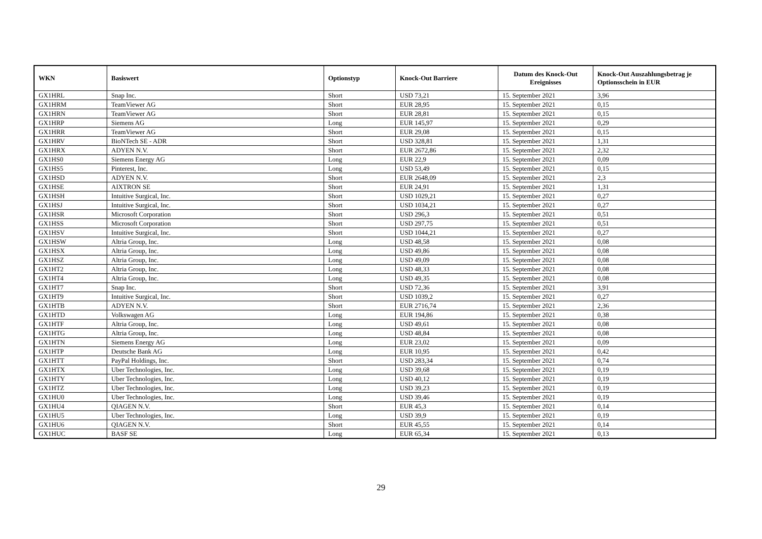| WKN | Basiswert | Optionstyp | Knock-Out Barriere | Datum des Knock-Out Ereignisses | Knock-Out Auszahlungsbetrag je Optionsschein in EUR |
| --- | --- | --- | --- | --- | --- |
| GX1HRL | Snap Inc. | Short | USD 73,21 | 15. September 2021 | 3,96 |
| GX1HRM | TeamViewer AG | Short | EUR 28,95 | 15. September 2021 | 0,15 |
| GX1HRN | TeamViewer AG | Short | EUR 28,81 | 15. September 2021 | 0,15 |
| GX1HRP | Siemens AG | Long | EUR 145,97 | 15. September 2021 | 0,29 |
| GX1HRR | TeamViewer AG | Short | EUR 29,08 | 15. September 2021 | 0,15 |
| GX1HRV | BioNTech SE - ADR | Short | USD 328,81 | 15. September 2021 | 1,31 |
| GX1HRX | ADYEN N.V. | Short | EUR 2672,86 | 15. September 2021 | 2,32 |
| GX1HS0 | Siemens Energy AG | Long | EUR 22,9 | 15. September 2021 | 0,09 |
| GX1HS5 | Pinterest, Inc. | Long | USD 53,49 | 15. September 2021 | 0,15 |
| GX1HSD | ADYEN N.V. | Short | EUR 2648,09 | 15. September 2021 | 2,3 |
| GX1HSE | AIXTRON SE | Short | EUR 24,91 | 15. September 2021 | 1,31 |
| GX1HSH | Intuitive Surgical, Inc. | Short | USD 1029,21 | 15. September 2021 | 0,27 |
| GX1HSJ | Intuitive Surgical, Inc. | Short | USD 1034,21 | 15. September 2021 | 0,27 |
| GX1HSR | Microsoft Corporation | Short | USD 296,3 | 15. September 2021 | 0,51 |
| GX1HSS | Microsoft Corporation | Short | USD 297,75 | 15. September 2021 | 0,51 |
| GX1HSV | Intuitive Surgical, Inc. | Short | USD 1044,21 | 15. September 2021 | 0,27 |
| GX1HSW | Altria Group, Inc. | Long | USD 48,58 | 15. September 2021 | 0,08 |
| GX1HSX | Altria Group, Inc. | Long | USD 49,86 | 15. September 2021 | 0,08 |
| GX1HSZ | Altria Group, Inc. | Long | USD 49,09 | 15. September 2021 | 0,08 |
| GX1HT2 | Altria Group, Inc. | Long | USD 48,33 | 15. September 2021 | 0,08 |
| GX1HT4 | Altria Group, Inc. | Long | USD 49,35 | 15. September 2021 | 0,08 |
| GX1HT7 | Snap Inc. | Short | USD 72,36 | 15. September 2021 | 3,91 |
| GX1HT9 | Intuitive Surgical, Inc. | Short | USD 1039,2 | 15. September 2021 | 0,27 |
| GX1HTB | ADYEN N.V. | Short | EUR 2716,74 | 15. September 2021 | 2,36 |
| GX1HTD | Volkswagen AG | Long | EUR 194,86 | 15. September 2021 | 0,38 |
| GX1HTF | Altria Group, Inc. | Long | USD 49,61 | 15. September 2021 | 0,08 |
| GX1HTG | Altria Group, Inc. | Long | USD 48,84 | 15. September 2021 | 0,08 |
| GX1HTN | Siemens Energy AG | Long | EUR 23,02 | 15. September 2021 | 0,09 |
| GX1HTP | Deutsche Bank AG | Long | EUR 10,95 | 15. September 2021 | 0,42 |
| GX1HTT | PayPal Holdings, Inc. | Short | USD 283,34 | 15. September 2021 | 0,74 |
| GX1HTX | Uber Technologies, Inc. | Long | USD 39,68 | 15. September 2021 | 0,19 |
| GX1HTY | Uber Technologies, Inc. | Long | USD 40,12 | 15. September 2021 | 0,19 |
| GX1HTZ | Uber Technologies, Inc. | Long | USD 39,23 | 15. September 2021 | 0,19 |
| GX1HU0 | Uber Technologies, Inc. | Long | USD 39,46 | 15. September 2021 | 0,19 |
| GX1HU4 | QIAGEN N.V. | Short | EUR 45,3 | 15. September 2021 | 0,14 |
| GX1HU5 | Uber Technologies, Inc. | Long | USD 39,9 | 15. September 2021 | 0,19 |
| GX1HU6 | QIAGEN N.V. | Short | EUR 45,55 | 15. September 2021 | 0,14 |
| GX1HUC | BASF SE | Long | EUR 65,34 | 15. September 2021 | 0,13 |
29